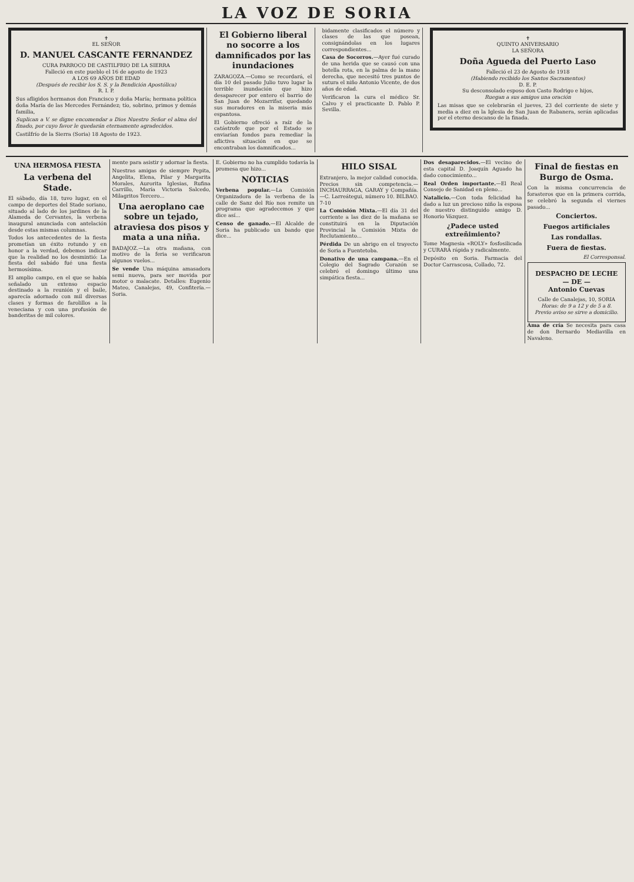LA VOZ DE SORIA
✝
EL SEÑOR
D. MANUEL CASCANTE FERNANDEZ
CURA PARROCO DE CASTILFRIO DE LA SIERRA
Falleció en este pueblo el 16 de agosto de 1923
A LOS 69 AÑOS DE EDAD
(Después de recibir los S. S. y la Bendición Apostólica)
R. I. P.
Sus afligidos hermanos don Francisco y doña María; hermana política doña María de las Mercedes Fernández; tío, sobrino, primos y demás familia,
Suplican a V. se digne encomendar a Dios Nuestro Señor el alma del finado, por cuyo favor le quedarán eternamente agradecidos.
Castilfrío de la Sierra (Soria) 18 Agosto de 1923.
El Gobierno liberal no socorre a los damnificados por las inundaciones
ZARAGOZA.—Como se recordará, el día 10 del pasado Julio tuvo lugar la terrible inundación que hizo desaparecer por entero el barrio de San Juan de Mozarrifar, quedando sus moradores en la miseria más espantosa.
El Gobierno ofreció a raíz de la catástrofe que por el Estado se enviarían fondos para remediar la aflictiva situación en que se encontraban los damnificados...
bidamente clasificados el número y clases de las que posean, consignándolas en los lugares correspondientes...
Casa de Socorros.—Ayer fué curado de una herida que se causó con una botella rota, en la palma de la mano derecha, que necesitó tres puntos de sutura el niño Antonio Vicente, de dos años de edad.
Verificaron la cura el médico Sr. Calvo y el practicante D. Pablo P. Sevilla.
✝
QUINTO ANIVERSARIO
LA SEÑORA
Doña Agueda del Puerto Laso
Falleció el 23 de Agosto de 1918
(Habiendo recibido los Santos Sacramentos)
D. E. P.
Su desconsolado esposo don Casto Rodrigo e hijos,
Ruegan a sus amigos una oración
Las misas que se celebrarán el jueves, 23 del corriente de siete y media a diez en la Iglesia de San Juan de Rabanera, serán aplicadas por el eterno descanso de la finada.
UNA HERMOSA FIESTA
La verbena del Stade.
El sábado, día 18, tuvo lugar, en el campo de deportes del Stade soriano, situado al lado de los jardines de la Alameda de Cervantes, la verbena inaugural anunciada con antelación desde estas mismas columnas.
Todos los antecedentes de la fiesta prometían un éxito rotundo y en honor a la verdad, debemos indicar que la realidad no los desmintió: La fiesta del sabádo fué una fiesta hermosísima.
El amplio campo, en el que se había señalado un extenso espacio destinado a la reunión y el baile, aparecía adornado con mil diversas clases y formas de farolillos a la veneciana y con una profusión de banderitas de mil colores.
mente para asistir y adornar la fiesta.
Nuestras amigas de siempre Pepita, Angelita, Elena, Pilar y Margarita Morales, Aurorita Iglesias, Rufina Carrillo, María Victoria Salcedo, Milagritos Tercero...
Una aeroplano cae sobre un tejado, atraviesa dos pisos y mata a una niña.
BADAJOZ.—La otra mañana, con motivo de la feria se verificaron algunos vuelos...
Se vende Una máquina amasadora semi nueva, para ser movida por motor o malacate. Detalles: Eugenio Mateo, Canalejas, 49, Confitería.—Soria.
E. Gobierno no ha cumplido todavía la promesa que hizo...
NOTICIAS
Verbena popular.—La Comisión Organizadora de la verbena de la calle de Sanz del Río nos remite un programa que agradecemos y que dice así...
Censo de ganado.—El Alcalde de Soria ha publicado un bando que dice...
HILO SISAL
Extranjero, la mejor calidad conocida. Precios sin competencia.—INCHAURRAGA, GARAY y Compañía.—C. Larreátegui, número 10. BILBAO. 7-10
La Comisión Mixta.—El día 31 del corriente a las diez de la mañana se constituirá en la Diputación Provincial la Comisión Mixta de Reclutamiento...
Pérdida De un abrigo en el trayecto de Soria a Fuentetoba.
Donativo de una campana.—En el Colegio del Sagrado Corazón se celebró el domingo último una simpática fiesta...
Dos desaparecidos.—El vecino de esta capital D. Joaquín Aguado ha dado conocimiento...
Real Orden importante.—El Real Consejo de Sanidad en pleno...
Natalicio.—Con toda felicidad ha dado a luz un precioso niño la esposa de nuestro distinguido amigo D. Honorio Vázquez.
¿Padece usted extreñimiento?
Tome Magnesia «ROLY» fosfosilicada y CURARÁ rápida y radicalmente.
Depósito en Soria. Farmacia del Doctor Carrascosa, Collado, 72.
Final de fiestas en Burgo de Osma.
Con la misma concurrencia de forasteros que en la primera corrida, se celebró la segunda el viernes pasado...
Conciertos.
Fuegos artificiales
Las rondallas.
Fuera de fiestas.
El Corresponsal.
DESPACHO DE LECHE
— DE —
Antonio Cuevas
Calle de Canalejas, 10, SORIA
Horas: de 9 a 12 y de 5 a 8.
Previo aviso se sirve a domicilio.
Ama de cría Se necesita para casa de don Bernardo Mediavilla en Navaleno.